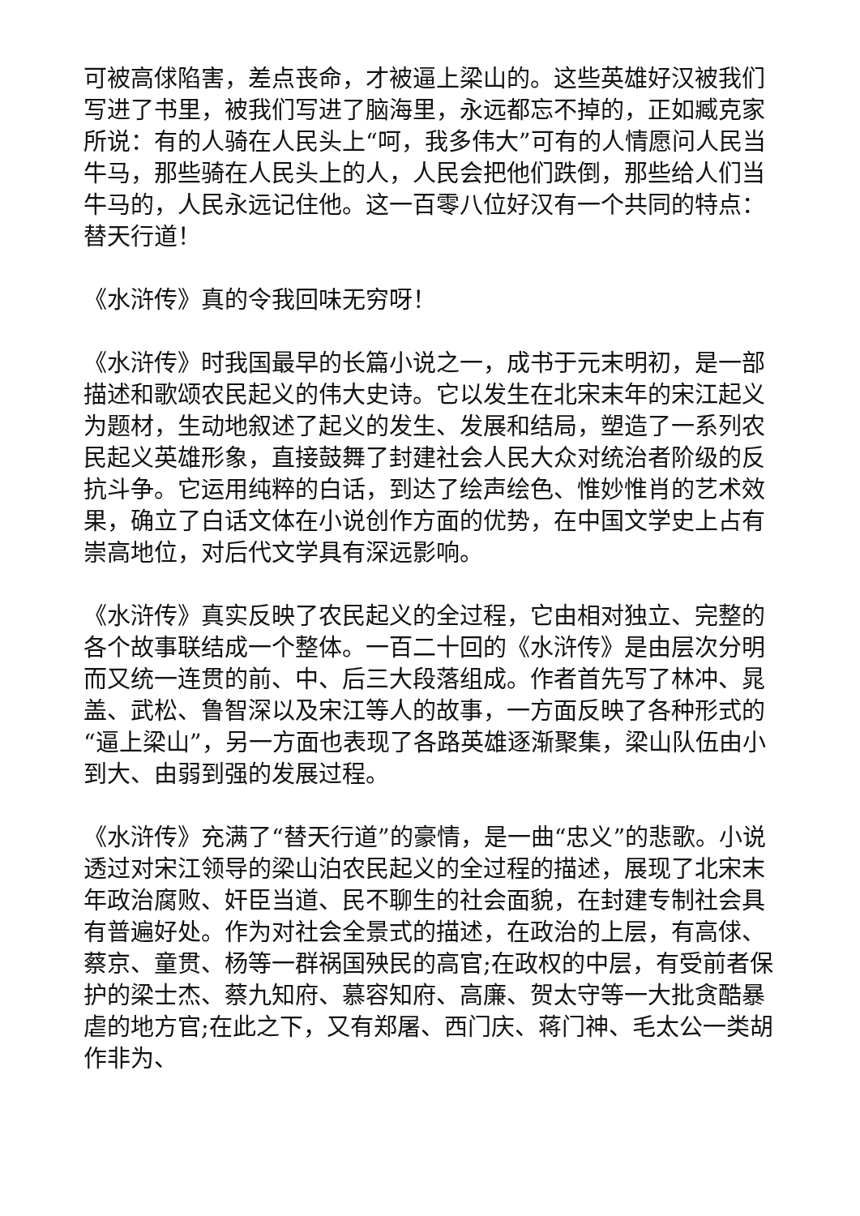可被高俅陷害，差点丧命，才被逼上梁山的。这些英雄好汉被我们写进了书里，被我们写进了脑海里，永远都忘不掉的，正如臧克家所说：有的人骑在人民头上“呵，我多伟大”可有的人情愿问人民当牛马，那些骑在人民头上的人，人民会把他们跌倒，那些给人们当牛马的，人民永远记住他。这一百零八位好汉有一个共同的特点：替天行道！
《水浒传》真的令我回味无穷呀！
《水浒传》时我国最早的长篇小说之一，成书于元末明初，是一部描述和歌颂农民起义的伟大史诗。它以发生在北宋末年的宋江起义为题材，生动地叙述了起义的发生、发展和结局，塑造了一系列农民起义英雄形象，直接鼓舞了封建社会人民大众对统治者阶级的反抗斗争。它运用纯粹的白话，到达了绘声绘色、惟妙惟肖的艺术效果，确立了白话文体在小说创作方面的优势，在中国文学史上占有崇高地位，对后代文学具有深远影响。
《水浒传》真实反映了农民起义的全过程，它由相对独立、完整的各个故事联结成一个整体。一百二十回的《水浒传》是由层次分明而又统一连贯的前、中、后三大段落组成。作者首先写了林冲、晁盖、武松、鲁智深以及宋江等人的故事，一方面反映了各种形式的“逼上梁山”，另一方面也表现了各路英雄逐渐聚集，梁山队伍由小到大、由弱到强的发展过程。
《水浒传》充满了“替天行道”的豪情，是一曲“忠义”的悲歌。小说透过对宋江领导的梁山泊农民起义的全过程的描述，展现了北宋末年政治腐败、奸臣当道、民不聊生的社会面貌，在封建专制社会具有普遍好处。作为对社会全景式的描述，在政治的上层，有高俅、蔡京、童贯、杨等一群祸国殃民的高官;在政权的中层，有受前者保护的梁士杰、蔡九知府、慕容知府、高廉、贺太守等一大批贪酷暴虐的地方官;在此之下，又有郑屠、西门庆、蒋门神、毛太公一类胡作非为、